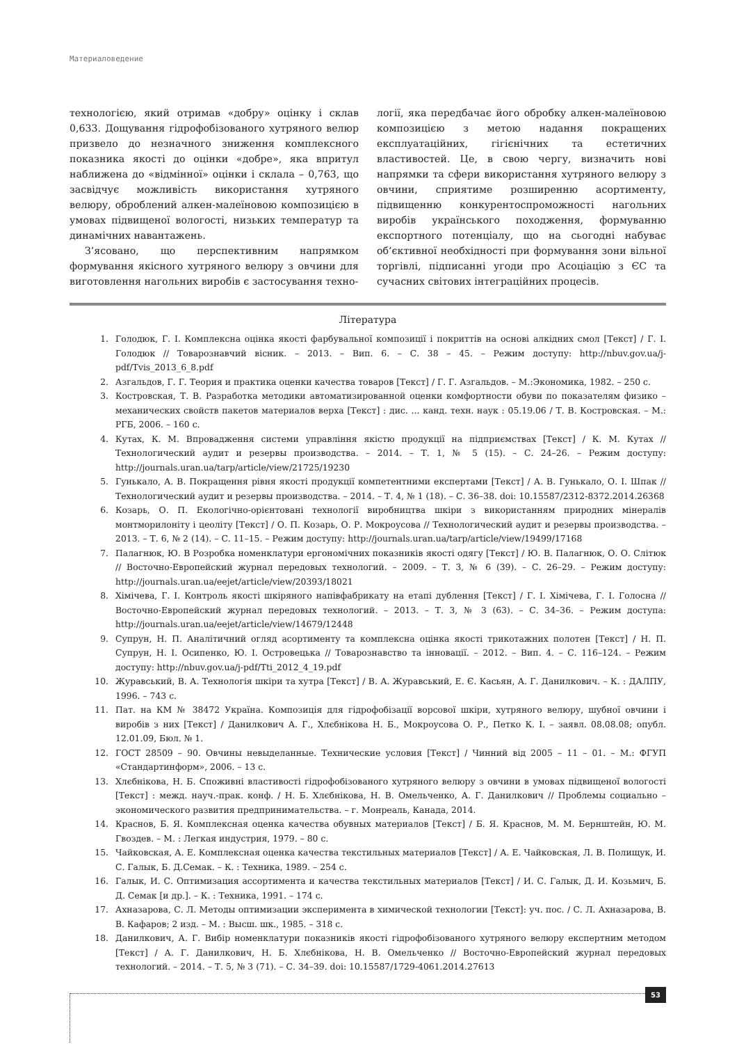Материаловедение
технологією, який отримав «добру» оцінку і склав 0,633. Дощування гідрофобізованого хутряного велюр призвело до незначного зниження комплексного показника якості до оцінки «добре», яка впритул наближена до «відмінної» оцінки і склала – 0,763, що засвідчує можливість використання хутряного велюру, оброблений алкен-малеїновою композицією в умовах підвищеної вологості, низьких температур та динамічних навантажень.
З’ясовано, що перспективним напрямком формування якісного хутряного велюру з овчини для виготовлення нагольних виробів є застосування техно-
логії, яка передбачає його обробку алкен-малеїновою композицією з метою надання покращених експлуатаційних, гігієнічних та естетичних властивостей. Це, в свою чергу, визначить нові напрямки та сфери використання хутряного велюру з овчини, сприятиме розширенню асортименту, підвищенню конкурентоспроможності нагольних виробів українського походження, формуванню експортного потенціалу, що на сьогодні набуває об’єктивної необхідності при формування зони вільної торгівлі, підписанні угоди про Асоціацію з ЄС та сучасних світових інтеграційних процесів.
Література
1. Голодюк, Г. І. Комплексна оцінка якості фарбувальної композиції і покриттів на основі алкідних смол [Текст] / Г. І. Голодюк // Товарознавчий вісник. – 2013. – Вип. 6. – С. 38 – 45. – Режим доступу: http://nbuv.gov.ua/j-pdf/Tvis_2013_6_8.pdf
2. Азгальдов, Г. Г. Теория и практика оценки качества товаров [Текст] / Г. Г. Азгальдов. – М.:Экономика, 1982. – 250 с.
3. Костровская, Т. В. Разработка методики автоматизированной оценки комфортности обуви по показателям физико – механических свойств пакетов материалов верха [Текст] : дис. ... канд. техн. наук : 05.19.06 / Т. В. Костровская. – М.: РГБ, 2006. – 160 с.
4. Кутах, К. М. Впровадження системи управління якістю продукції на підприємствах [Текст] / К. М. Кутах // Технологический аудит и резервы производства. – 2014. – Т. 1, № 5 (15). – С. 24–26. – Режим доступу: http://journals.uran.ua/tarp/article/view/21725/19230
5. Гунькало, А. В. Покращення рівня якості продукції компетентними експертами [Текст] / А. В. Гунькало, О. І. Шпак // Технологический аудит и резервы производства. – 2014. – Т. 4, № 1 (18). – С. 36–38. doi: 10.15587/2312-8372.2014.26368
6. Козарь, О. П. Екологічно-орієнтовані технології виробництва шкіри з використанням природних мінералів монтморилоніту і цеоліту [Текст] / О. П. Козарь, О. Р. Мокроусова // Технологический аудит и резервы производства. – 2013. – Т. 6, № 2 (14). – С. 11–15. – Режим доступу: http://journals.uran.ua/tarp/article/view/19499/17168
7. Палагнюк, Ю. В Розробка номенклатури ергономічних показників якості одягу [Текст] / Ю. В. Палагнюк, О. О. Слітюк // Восточно-Европейский журнал передовых технологий. – 2009. – Т. 3, № 6 (39). – С. 26–29. – Режим доступу: http://journals.uran.ua/eejet/article/view/20393/18021
8. Хімічева, Г. І. Контроль якості шкіряного напівфабрикату на етапі дублення [Текст] / Г. І. Хімічева, Г. І. Голосна // Восточно-Европейский журнал передовых технологий. – 2013. – Т. 3, № 3 (63). – С. 34–36. – Режим доступа: http://journals.uran.ua/eejet/article/view/14679/12448
9. Супрун, Н. П. Аналітичний огляд асортименту та комплексна оцінка якості трикотажних полотен [Текст] / Н. П. Супрун, Н. І. Осипенко, Ю. І. Островецька // Товарознавство та інновації. – 2012. – Вип. 4. – С. 116–124. – Режим доступу: http://nbuv.gov.ua/j-pdf/Tti_2012_4_19.pdf
10. Журавський, В. А. Технологія шкіри та хутра [Текст] / В. А. Журавський, Е. Є. Касьян, А. Г. Данилкович. – К. : ДАЛПУ, 1996. – 743 с.
11. Пат. на КМ № 38472 Україна. Композиція для гідрофобізації ворсової шкіри, хутряного велюру, шубної овчини і виробів з них [Текст] / Данилкович А. Г., Хлєбнікова Н. Б., Мокроусова О. Р., Петко К. І. – заявл. 08.08.08; опубл. 12.01.09, Бюл. № 1.
12. ГОСТ 28509 – 90. Овчины невыделанные. Технические условия [Текст] / Чинний від 2005 – 11 – 01. – М.: ФГУП «Стандартинформ», 2006. – 13 с.
13. Хлєбнікова, Н. Б. Споживні властивості гідрофобізованого хутряного велюру з овчини в умовах підвищеної вологості [Текст] : межд. науч.-прак. конф. / Н. Б. Хлєбнікова, Н. В. Омельченко, А. Г. Данилкович // Проблемы социально – экономического развития предпринимательства. – г. Монреаль, Канада, 2014.
14. Краснов, Б. Я. Комплексная оценка качества обувных материалов [Текст] / Б. Я. Краснов, М. М. Бернштейн, Ю. М. Гвоздев. – М. : Легкая индустрия, 1979. – 80 с.
15. Чайковская, А. Е. Комплексная оценка качества текстильных материалов [Текст] / А. Е. Чайковская, Л. В. Полищук, И. С. Галык, Б. Д.Семак. – К. : Техника, 1989. – 254 с.
16. Галык, И. С. Оптимизация ассортимента и качества текстильных материалов [Текст] / И. С. Галык, Д. И. Козьмич, Б. Д. Семак [и др.]. – К. : Техника, 1991. – 174 с.
17. Ахназарова, С. Л. Методы оптимизации эксперимента в химической технологии [Текст]: уч. пос. / С. Л. Ахназарова, В. В. Кафаров; 2 изд. – М. : Высш. шк., 1985. – 318 с.
18. Данилкович, А. Г. Вибір номенклатури показників якості гідрофобізованого хутряного велюру експертним методом [Текст] / А. Г. Данилкович, Н. Б. Хлєбнікова, Н. В. Омельченко // Восточно-Европейский журнал передовых технологий. – 2014. – Т. 5, № 3 (71). – С. 34–39. doi: 10.15587/1729-4061.2014.27613
53